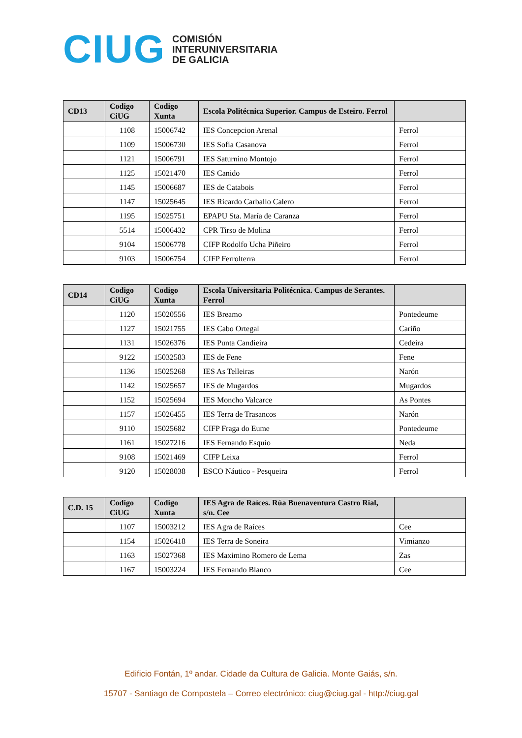CIUG
COMISIÓN
INTERUNIVERSITARIA
DE GALICIA
| CD13 | Codigo CiUG | Codigo Xunta | Escola Politécnica Superior. Campus de Esteiro. Ferrol | |
| --- | --- | --- | --- | --- |
| | 1108 | 15006742 | IES Concepcion Arenal | Ferrol |
| | 1109 | 15006730 | IES Sofía Casanova | Ferrol |
| | 1121 | 15006791 | IES Saturnino Montojo | Ferrol |
| | 1125 | 15021470 | IES Canido | Ferrol |
| | 1145 | 15006687 | IES de Catabois | Ferrol |
| | 1147 | 15025645 | IES Ricardo Carballo Calero | Ferrol |
| | 1195 | 15025751 | EPAPU Sta. María de Caranza | Ferrol |
| | 5514 | 15006432 | CPR Tirso de Molina | Ferrol |
| | 9104 | 15006778 | CIFP Rodolfo Ucha Piñeiro | Ferrol |
| | 9103 | 15006754 | CIFP Ferrolterra | Ferrol |
| CD14 | Codigo CiUG | Codigo Xunta | Escola Universitaria Politécnica. Campus de Serantes. Ferrol | |
| --- | --- | --- | --- | --- |
| | 1120 | 15020556 | IES Breamo | Pontedeume |
| | 1127 | 15021755 | IES Cabo Ortegal | Cariño |
| | 1131 | 15026376 | IES Punta Candieira | Cedeira |
| | 9122 | 15032583 | IES de Fene | Fene |
| | 1136 | 15025268 | IES As Telleiras | Narón |
| | 1142 | 15025657 | IES de Mugardos | Mugardos |
| | 1152 | 15025694 | IES Moncho Valcarce | As Pontes |
| | 1157 | 15026455 | IES Terra de Trasancos | Narón |
| | 9110 | 15025682 | CIFP Fraga do Eume | Pontedeume |
| | 1161 | 15027216 | IES Fernando Esquío | Neda |
| | 9108 | 15021469 | CIFP Leixa | Ferrol |
| | 9120 | 15028038 | ESCO Náutico - Pesqueira | Ferrol |
| C.D. 15 | Codigo CiUG | Codigo Xunta | IES Agra de Raíces. Rúa Buenaventura Castro Rial, s/n. Cee | |
| --- | --- | --- | --- | --- |
| | 1107 | 15003212 | IES Agra de Raíces | Cee |
| | 1154 | 15026418 | IES Terra de Soneira | Vimianzo |
| | 1163 | 15027368 | IES Maximino Romero de Lema | Zas |
| | 1167 | 15003224 | IES Fernando Blanco | Cee |
Edificio Fontán, 1º andar. Cidade da Cultura de Galicia. Monte Gaiás, s/n.
15707 - Santiago de Compostela – Correo electrónico: ciug@ciug.gal - http://ciug.gal